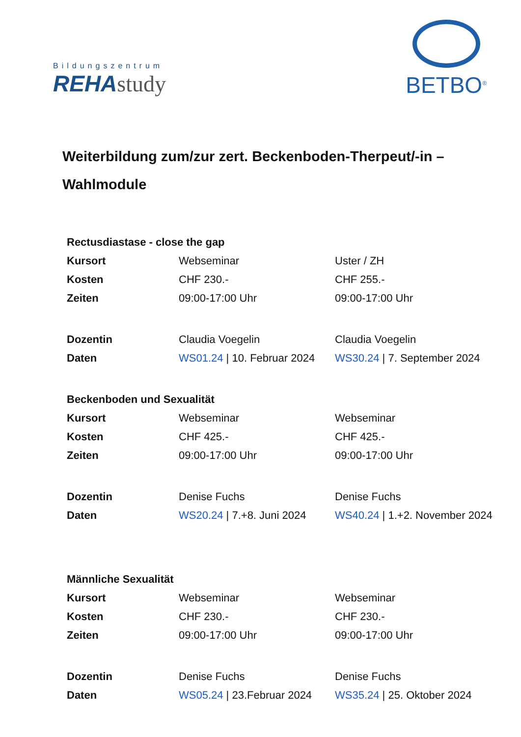Bildungszentrum
REHAstudy
BETBO<sup>®</sup>
Weiterbildung zum/zur zert. Beckenboden-Therpeut/-in –
Wahlmodule
| Rectusdiastase - close the gap | | |
| Kursort | Webseminar | Uster / ZH |
| Kosten | CHF 230.- | CHF 255.- |
| Zeiten | 09:00-17:00 Uhr | 09:00-17:00 Uhr |
| Dozentin | Claudia Voegelin | Claudia Voegelin |
| Daten | WS01.24 / 10. Februar 2024 | WS30.24 / 7. September 2024 |
| Beckenboden und Sexualität | | |
| Kursort | Webseminar | Webseminar |
| Kosten | CHF 425.- | CHF 425.- |
| Zeiten | 09:00-17:00 Uhr | 09:00-17:00 Uhr |
| Dozentin | Denise Fuchs | Denise Fuchs |
| Daten | WS20.24 / 7.+8. Juni 2024 | WS40.24 / 1.+2. November 2024 |
| Männliche Sexualität | | |
| Kursort | Webseminar | Webseminar |
| Kosten | CHF 230.- | CHF 230.- |
| Zeiten | 09:00-17:00 Uhr | 09:00-17:00 Uhr |
| Dozentin | Denise Fuchs | Denise Fuchs |
| Daten | WS05.24 / 23.Februar 2024 | WS35.24 / 25. Oktober 2024 |